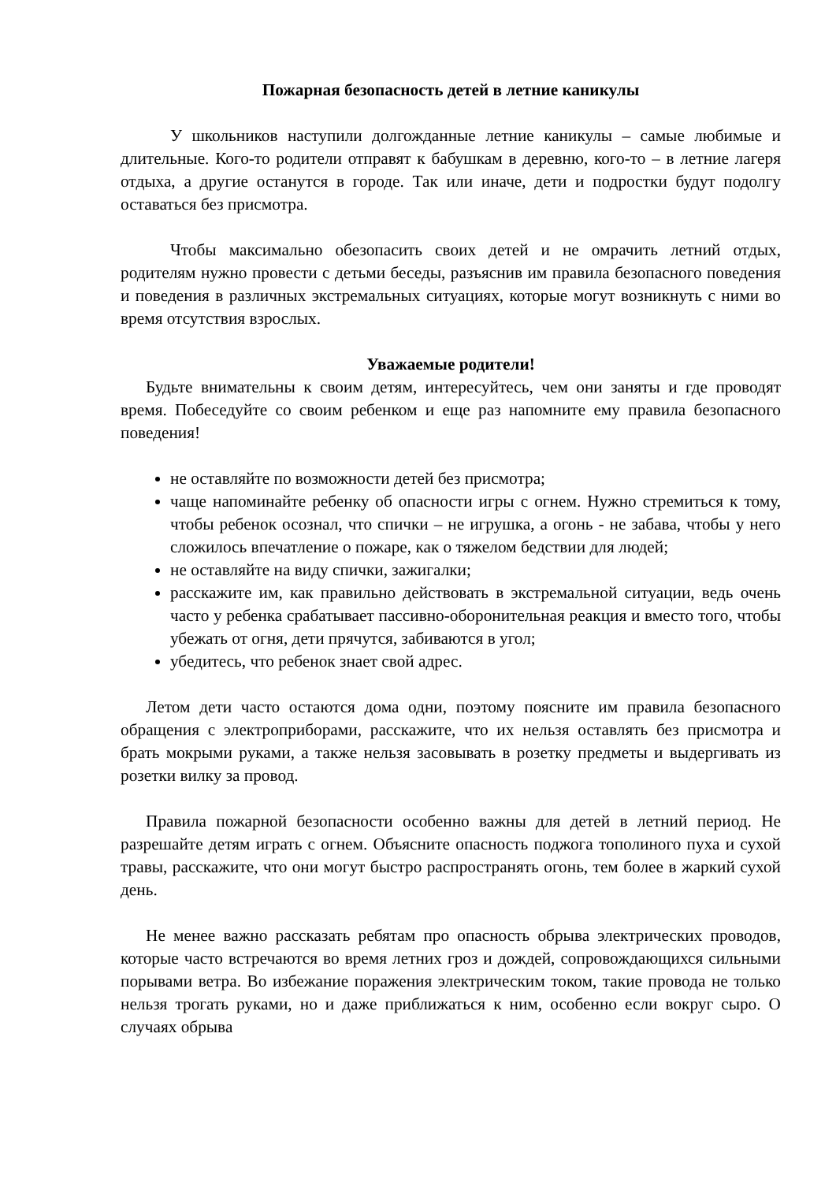Пожарная безопасность детей в летние каникулы
У школьников наступили долгожданные летние каникулы – самые любимые и длительные. Кого-то родители отправят к бабушкам в деревню, кого-то – в летние лагеря отдыха, а другие останутся в городе. Так или иначе, дети и подростки будут подолгу оставаться без присмотра.
Чтобы максимально обезопасить своих детей и не омрачить летний отдых, родителям нужно провести с детьми беседы, разъяснив им правила безопасного поведения и поведения в различных экстремальных ситуациях, которые могут возникнуть с ними во время отсутствия взрослых.
Уважаемые родители!
Будьте внимательны к своим детям, интересуйтесь, чем они заняты и где проводят время. Побеседуйте со своим ребенком и еще раз напомните ему правила безопасного поведения!
не оставляйте по возможности детей без присмотра;
чаще напоминайте ребенку об опасности игры с огнем. Нужно стремиться к тому, чтобы ребенок осознал, что спички – не игрушка, а огонь - не забава, чтобы у него сложилось впечатление о пожаре, как о тяжелом бедствии для людей;
не оставляйте на виду спички, зажигалки;
расскажите им, как правильно действовать в экстремальной ситуации, ведь очень часто у ребенка срабатывает пассивно-оборонительная реакция и вместо того, чтобы убежать от огня, дети прячутся, забиваются в угол;
убедитесь, что ребенок знает свой адрес.
Летом дети часто остаются дома одни, поэтому поясните им правила безопасного обращения с электроприборами, расскажите, что их нельзя оставлять без присмотра и брать мокрыми руками, а также нельзя засовывать в розетку предметы и выдергивать из розетки вилку за провод.
Правила пожарной безопасности особенно важны для детей в летний период. Не разрешайте детям играть с огнем. Объясните опасность поджога тополиного пуха и сухой травы, расскажите, что они могут быстро распространять огонь, тем более в жаркий сухой день.
Не менее важно рассказать ребятам про опасность обрыва электрических проводов, которые часто встречаются во время летних гроз и дождей, сопровождающихся сильными порывами ветра. Во избежание поражения электрическим током, такие провода не только нельзя трогать руками, но и даже приближаться к ним, особенно если вокруг сыро. О случаях обрыва